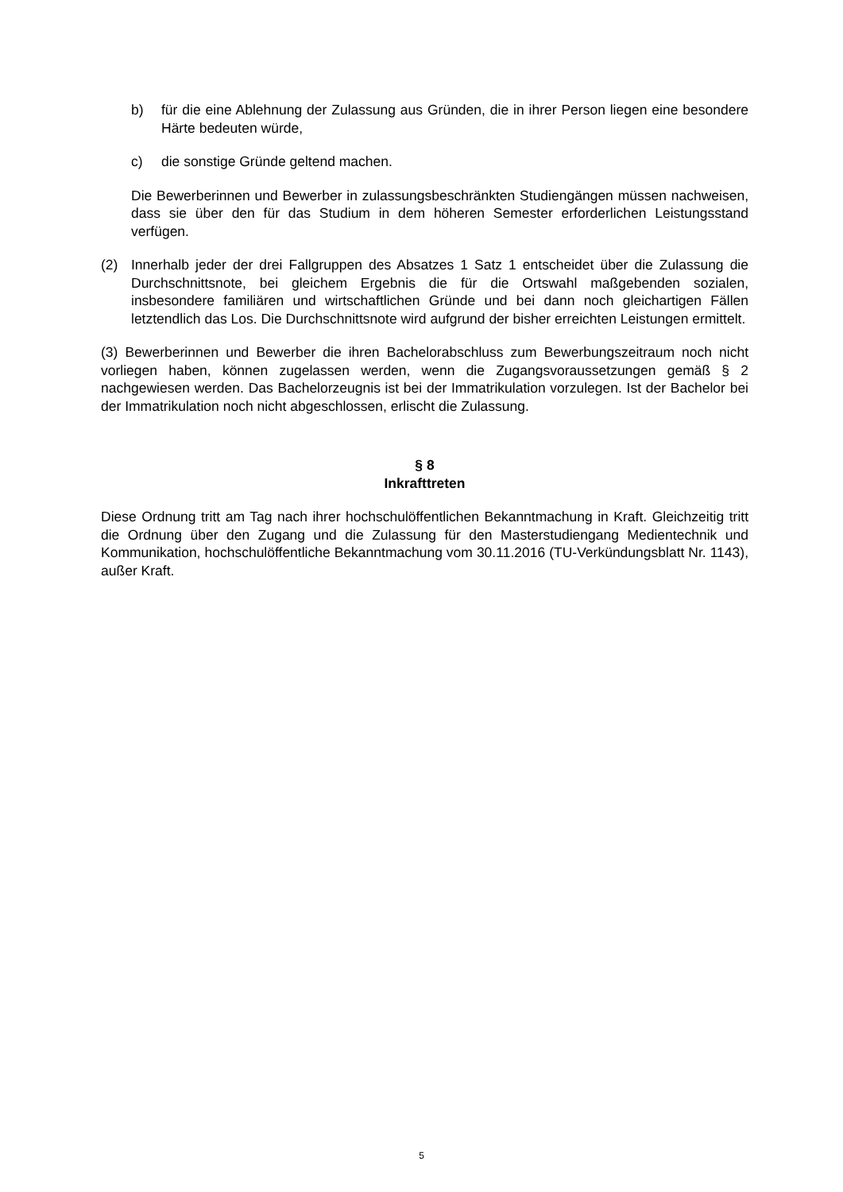b) für die eine Ablehnung der Zulassung aus Gründen, die in ihrer Person liegen eine besondere Härte bedeuten würde,
c) die sonstige Gründe geltend machen.
Die Bewerberinnen und Bewerber in zulassungsbeschränkten Studiengängen müssen nachweisen, dass sie über den für das Studium in dem höheren Semester erforderlichen Leistungsstand verfügen.
(2) Innerhalb jeder der drei Fallgruppen des Absatzes 1 Satz 1 entscheidet über die Zulassung die Durchschnittsnote, bei gleichem Ergebnis die für die Ortswahl maßgebenden sozialen, insbesondere familiären und wirtschaftlichen Gründe und bei dann noch gleichartigen Fällen letztendlich das Los. Die Durchschnittsnote wird aufgrund der bisher erreichten Leistungen ermittelt.
(3) Bewerberinnen und Bewerber die ihren Bachelorabschluss zum Bewerbungszeitraum noch nicht vorliegen haben, können zugelassen werden, wenn die Zugangsvoraussetzungen gemäß § 2 nachgewiesen werden. Das Bachelorzeugnis ist bei der Immatrikulation vorzulegen. Ist der Bachelor bei der Immatrikulation noch nicht abgeschlossen, erlischt die Zulassung.
§ 8
Inkrafttreten
Diese Ordnung tritt am Tag nach ihrer hochschulöffentlichen Bekanntmachung in Kraft. Gleichzeitig tritt die Ordnung über den Zugang und die Zulassung für den Masterstudiengang Medientechnik und Kommunikation, hochschulöffentliche Bekanntmachung vom 30.11.2016 (TU-Verkündungsblatt Nr. 1143), außer Kraft.
5